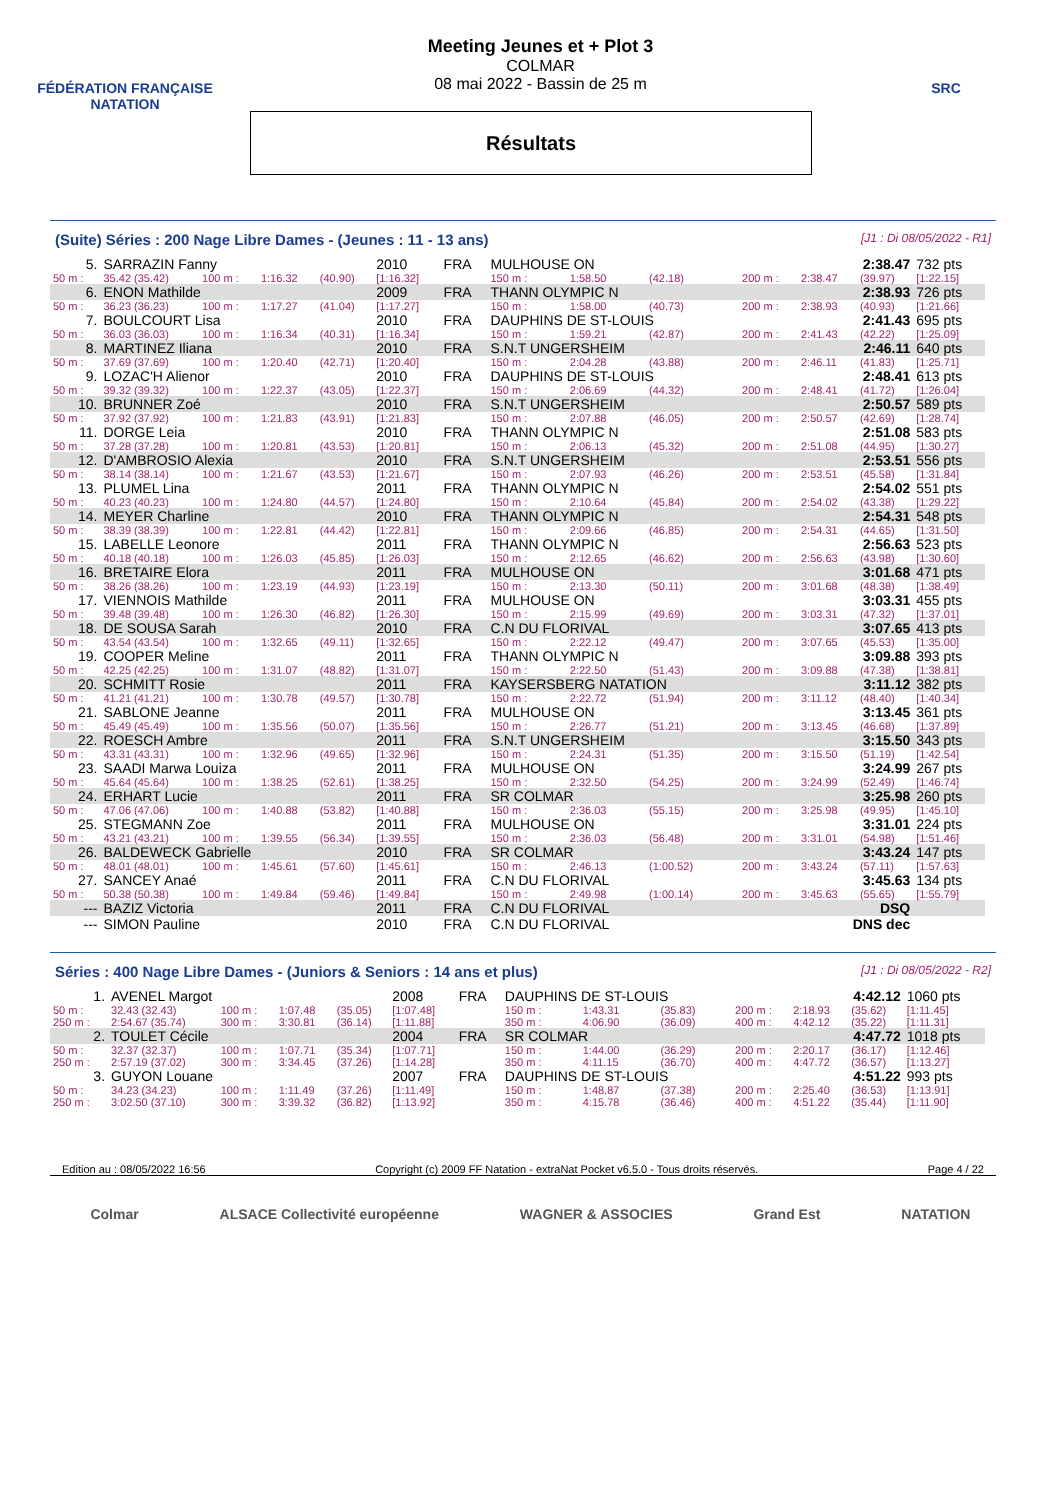FÉDÉRATION FRANÇAISE
NATATION
Meeting Jeunes et + Plot 3
COLMAR
08 mai 2022 - Bassin de 25 m
Résultats
SRC
(Suite) Séries : 200 Nage Libre Dames - (Jeunes : 11 - 13 ans) [J1 : Di 08/05/2022 - R1]
| 5. | SARRAZIN Fanny | | | | 2010 | FRA | MULHOUSE ON | | | | 2:38.47 | | 732 pts |
| 50 m : | 35.42 (35.42) | 100 m : | 1:16.32 | (40.90) | [1:16.32] | | 150 m : | 1:58.50 | (42.18) | 200 m : | 2:38.47 | (39.97) | [1:22.15] |
| 6. | ENON Mathilde | | | | 2009 | FRA | THANN OLYMPIC N | | | | 2:38.93 | | 726 pts |
| 50 m : | 36.23 (36.23) | 100 m : | 1:17.27 | (41.04) | [1:17.27] | | 150 m : | 1:58.00 | (40.73) | 200 m : | 2:38.93 | (40.93) | [1:21.66] |
| 7. | BOULCOURT Lisa | | | | 2010 | FRA | DAUPHINS DE ST-LOUIS | | | | 2:41.43 | | 695 pts |
| 50 m : | 36.03 (36.03) | 100 m : | 1:16.34 | (40.31) | [1:16.34] | | 150 m : | 1:59.21 | (42.87) | 200 m : | 2:41.43 | (42.22) | [1:25.09] |
| 8. | MARTINEZ Iliana | | | | 2010 | FRA | S.N.T UNGERSHEIM | | | | 2:46.11 | | 640 pts |
| 50 m : | 37.69 (37.69) | 100 m : | 1:20.40 | (42.71) | [1:20.40] | | 150 m : | 2:04.28 | (43.88) | 200 m : | 2:46.11 | (41.83) | [1:25.71] |
| 9. | LOZAC'H Alienor | | | | 2010 | FRA | DAUPHINS DE ST-LOUIS | | | | 2:48.41 | | 613 pts |
| 50 m : | 39.32 (39.32) | 100 m : | 1:22.37 | (43.05) | [1:22.37] | | 150 m : | 2:06.69 | (44.32) | 200 m : | 2:48.41 | (41.72) | [1:26.04] |
| 10. | BRUNNER Zoé | | | | 2010 | FRA | S.N.T UNGERSHEIM | | | | 2:50.57 | | 589 pts |
| 50 m : | 37.92 (37.92) | 100 m : | 1:21.83 | (43.91) | [1:21.83] | | 150 m : | 2:07.88 | (46.05) | 200 m : | 2:50.57 | (42.69) | [1:28.74] |
| 11. | DORGE Leia | | | | 2010 | FRA | THANN OLYMPIC N | | | | 2:51.08 | | 583 pts |
| 50 m : | 37.28 (37.28) | 100 m : | 1:20.81 | (43.53) | [1:20.81] | | 150 m : | 2:06.13 | (45.32) | 200 m : | 2:51.08 | (44.95) | [1:30.27] |
| 12. | D'AMBROSIO Alexia | | | | 2010 | FRA | S.N.T UNGERSHEIM | | | | 2:53.51 | | 556 pts |
| 50 m : | 38.14 (38.14) | 100 m : | 1:21.67 | (43.53) | [1:21.67] | | 150 m : | 2:07.93 | (46.26) | 200 m : | 2:53.51 | (45.58) | [1:31.84] |
| 13. | PLUMEL Lina | | | | 2011 | FRA | THANN OLYMPIC N | | | | 2:54.02 | | 551 pts |
| 50 m : | 40.23 (40.23) | 100 m : | 1:24.80 | (44.57) | [1:24.80] | | 150 m : | 2:10.64 | (45.84) | 200 m : | 2:54.02 | (43.38) | [1:29.22] |
| 14. | MEYER Charline | | | | 2010 | FRA | THANN OLYMPIC N | | | | 2:54.31 | | 548 pts |
| 50 m : | 38.39 (38.39) | 100 m : | 1:22.81 | (44.42) | [1:22.81] | | 150 m : | 2:09.66 | (46.85) | 200 m : | 2:54.31 | (44.65) | [1:31.50] |
| 15. | LABELLE Leonore | | | | 2011 | FRA | THANN OLYMPIC N | | | | 2:56.63 | | 523 pts |
| 50 m : | 40.18 (40.18) | 100 m : | 1:26.03 | (45.85) | [1:26.03] | | 150 m : | 2:12.65 | (46.62) | 200 m : | 2:56.63 | (43.98) | [1:30.60] |
| 16. | BRETAIRE Elora | | | | 2011 | FRA | MULHOUSE ON | | | | 3:01.68 | | 471 pts |
| 50 m : | 38.26 (38.26) | 100 m : | 1:23.19 | (44.93) | [1:23.19] | | 150 m : | 2:13.30 | (50.11) | 200 m : | 3:01.68 | (48.38) | [1:38.49] |
| 17. | VIENNOIS Mathilde | | | | 2011 | FRA | MULHOUSE ON | | | | 3:03.31 | | 455 pts |
| 50 m : | 39.48 (39.48) | 100 m : | 1:26.30 | (46.82) | [1:26.30] | | 150 m : | 2:15.99 | (49.69) | 200 m : | 3:03.31 | (47.32) | [1:37.01] |
| 18. | DE SOUSA Sarah | | | | 2010 | FRA | C.N DU FLORIVAL | | | | 3:07.65 | | 413 pts |
| 50 m : | 43.54 (43.54) | 100 m : | 1:32.65 | (49.11) | [1:32.65] | | 150 m : | 2:22.12 | (49.47) | 200 m : | 3:07.65 | (45.53) | [1:35.00] |
| 19. | COOPER Meline | | | | 2011 | FRA | THANN OLYMPIC N | | | | 3:09.88 | | 393 pts |
| 50 m : | 42.25 (42.25) | 100 m : | 1:31.07 | (48.82) | [1:31.07] | | 150 m : | 2:22.50 | (51.43) | 200 m : | 3:09.88 | (47.38) | [1:38.81] |
| 20. | SCHMITT Rosie | | | | 2011 | FRA | KAYSERSBERG NATATION | | | | 3:11.12 | | 382 pts |
| 50 m : | 41.21 (41.21) | 100 m : | 1:30.78 | (49.57) | [1:30.78] | | 150 m : | 2:22.72 | (51.94) | 200 m : | 3:11.12 | (48.40) | [1:40.34] |
| 21. | SABLONE Jeanne | | | | 2011 | FRA | MULHOUSE ON | | | | 3:13.45 | | 361 pts |
| 50 m : | 45.49 (45.49) | 100 m : | 1:35.56 | (50.07) | [1:35.56] | | 150 m : | 2:26.77 | (51.21) | 200 m : | 3:13.45 | (46.68) | [1:37.89] |
| 22. | ROESCH Ambre | | | | 2011 | FRA | S.N.T UNGERSHEIM | | | | 3:15.50 | | 343 pts |
| 50 m : | 43.31 (43.31) | 100 m : | 1:32.96 | (49.65) | [1:32.96] | | 150 m : | 2:24.31 | (51.35) | 200 m : | 3:15.50 | (51.19) | [1:42.54] |
| 23. | SAADI Marwa Louiza | | | | 2011 | FRA | MULHOUSE ON | | | | 3:24.99 | | 267 pts |
| 50 m : | 45.64 (45.64) | 100 m : | 1:38.25 | (52.61) | [1:38.25] | | 150 m : | 2:32.50 | (54.25) | 200 m : | 3:24.99 | (52.49) | [1:46.74] |
| 24. | ERHART Lucie | | | | 2011 | FRA | SR COLMAR | | | | 3:25.98 | | 260 pts |
| 50 m : | 47.06 (47.06) | 100 m : | 1:40.88 | (53.82) | [1:40.88] | | 150 m : | 2:36.03 | (55.15) | 200 m : | 3:25.98 | (49.95) | [1:45.10] |
| 25. | STEGMANN Zoe | | | | 2011 | FRA | MULHOUSE ON | | | | 3:31.01 | | 224 pts |
| 50 m : | 43.21 (43.21) | 100 m : | 1:39.55 | (56.34) | [1:39.55] | | 150 m : | 2:36.03 | (56.48) | 200 m : | 3:31.01 | (54.98) | [1:51.46] |
| 26. | BALDEWECK Gabrielle | | | | 2010 | FRA | SR COLMAR | | | | 3:43.24 | | 147 pts |
| 50 m : | 48.01 (48.01) | 100 m : | 1:45.61 | (57.60) | [1:45.61] | | 150 m : | 2:46.13 | (1:00.52) | 200 m : | 3:43.24 | (57.11) | [1:57.63] |
| 27. | SANCEY Anaé | | | | 2011 | FRA | C.N DU FLORIVAL | | | | 3:45.63 | | 134 pts |
| 50 m : | 50.38 (50.38) | 100 m : | 1:49.84 | (59.46) | [1:49.84] | | 150 m : | 2:49.98 | (1:00.14) | 200 m : | 3:45.63 | (55.65) | [1:55.79] |
| --- | BAZIZ Victoria | | | | 2011 | FRA | C.N DU FLORIVAL | | | | DSQ | | |
| --- | SIMON Pauline | | | | 2010 | FRA | C.N DU FLORIVAL | | | | DNS dec | | |
Séries : 400 Nage Libre Dames - (Juniors & Seniors : 14 ans et plus) [J1 : Di 08/05/2022 - R2]
| 1. | AVENEL Margot | | | | 2008 | FRA | DAUPHINS DE ST-LOUIS | | | | 4:42.12 | | 1060 pts |
| 50 m : | 32.43 (32.43) | 100 m : | 1:07.48 | (35.05) | [1:07.48] | | 150 m : | 1:43.31 | (35.83) | 200 m : | 2:18.93 | (35.62) | [1:11.45] |
| 250 m : | 2:54.67 (35.74) | 300 m : | 3:30.81 | (36.14) | [1:11.88] | | 350 m : | 4:06.90 | (36.09) | 400 m : | 4:42.12 | (35.22) | [1:11.31] |
| 2. | TOULET Cécile | | | | 2004 | FRA | SR COLMAR | | | | 4:47.72 | | 1018 pts |
| 50 m : | 32.37 (32.37) | 100 m : | 1:07.71 | (35.34) | [1:07.71] | | 150 m : | 1:44.00 | (36.29) | 200 m : | 2:20.17 | (36.17) | [1:12.46] |
| 250 m : | 2:57.19 (37.02) | 300 m : | 3:34.45 | (37.26) | [1:14.28] | | 350 m : | 4:11.15 | (36.70) | 400 m : | 4:47.72 | (36.57) | [1:13.27] |
| 3. | GUYON Louane | | | | 2007 | FRA | DAUPHINS DE ST-LOUIS | | | | 4:51.22 | | 993 pts |
| 50 m : | 34.23 (34.23) | 100 m : | 1:11.49 | (37.26) | [1:11.49] | | 150 m : | 1:48.87 | (37.38) | 200 m : | 2:25.40 | (36.53) | [1:13.91] |
| 250 m : | 3:02.50 (37.10) | 300 m : | 3:39.32 | (36.82) | [1:13.92] | | 350 m : | 4:15.78 | (36.46) | 400 m : | 4:51.22 | (35.44) | [1:11.90] |
Edition au : 08/05/2022 16:56 Copyright (c) 2009 FF Natation - extraNat Pocket v6.5.0 - Tous droits réservés. Page 4 / 22
Colmar ALSACE Collectivité européenne WAGNER & ASSOCIES Grand Est NATATION